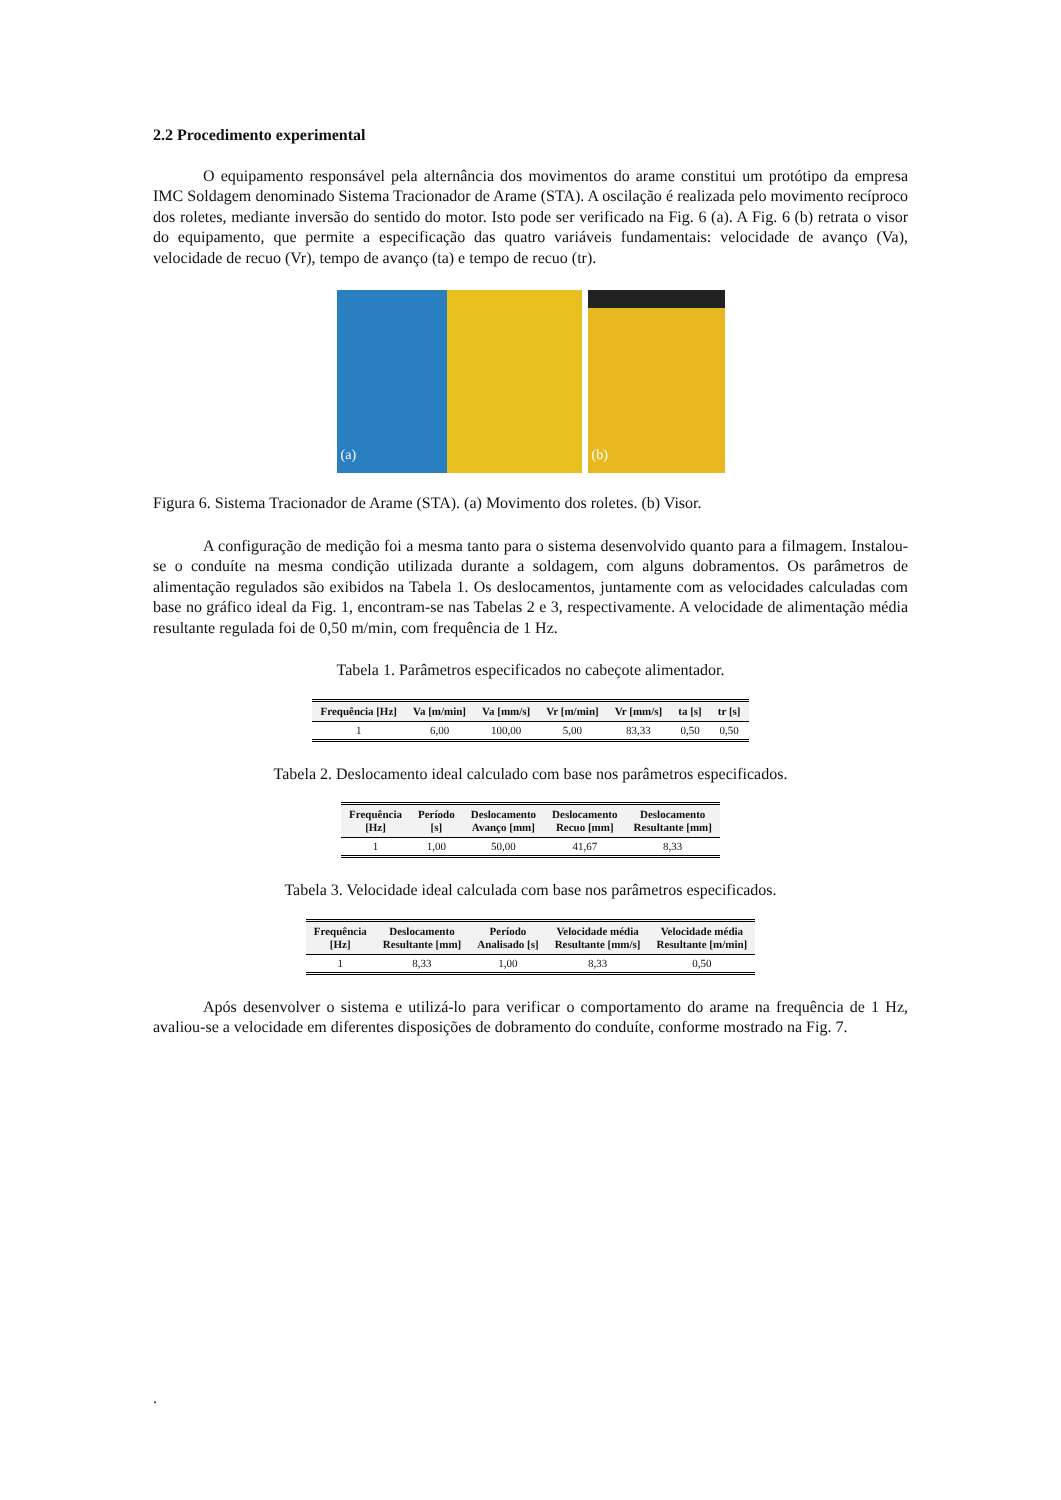2.2 Procedimento experimental
O equipamento responsável pela alternância dos movimentos do arame constitui um protótipo da empresa IMC Soldagem denominado Sistema Tracionador de Arame (STA). A oscilação é realizada pelo movimento recíproco dos roletes, mediante inversão do sentido do motor. Isto pode ser verificado na Fig. 6 (a). A Fig. 6 (b) retrata o visor do equipamento, que permite a especificação das quatro variáveis fundamentais: velocidade de avanço (Va), velocidade de recuo (Vr), tempo de avanço (ta) e tempo de recuo (tr).
(a)
(b)
Figura 6. Sistema Tracionador de Arame (STA). (a) Movimento dos roletes. (b) Visor.
A configuração de medição foi a mesma tanto para o sistema desenvolvido quanto para a filmagem. Instalou-se o conduíte na mesma condição utilizada durante a soldagem, com alguns dobramentos. Os parâmetros de alimentação regulados são exibidos na Tabela 1. Os deslocamentos, juntamente com as velocidades calculadas com base no gráfico ideal da Fig. 1, encontram-se nas Tabelas 2 e 3, respectivamente. A velocidade de alimentação média resultante regulada foi de 0,50 m/min, com frequência de 1 Hz.
Tabela 1. Parâmetros especificados no cabeçote alimentador.
| Frequência [Hz] | Va [m/min] | Va [mm/s] | Vr [m/min] | Vr [mm/s] | ta [s] | tr [s] |
| --- | --- | --- | --- | --- | --- | --- |
| 1 | 6,00 | 100,00 | 5,00 | 83,33 | 0,50 | 0,50 |
Tabela 2. Deslocamento ideal calculado com base nos parâmetros especificados.
| Frequência [Hz] | Período [s] | Deslocamento Avanço [mm] | Deslocamento Recuo [mm] | Deslocamento Resultante [mm] |
| --- | --- | --- | --- | --- |
| 1 | 1,00 | 50,00 | 41,67 | 8,33 |
Tabela 3. Velocidade ideal calculada com base nos parâmetros especificados.
| Frequência [Hz] | Deslocamento Resultante [mm] | Período Analisado [s] | Velocidade média Resultante [mm/s] | Velocidade média Resultante [m/min] |
| --- | --- | --- | --- | --- |
| 1 | 8,33 | 1,00 | 8,33 | 0,50 |
Após desenvolver o sistema e utilizá-lo para verificar o comportamento do arame na frequência de 1 Hz, avaliou-se a velocidade em diferentes disposições de dobramento do conduíte, conforme mostrado na Fig. 7.
.